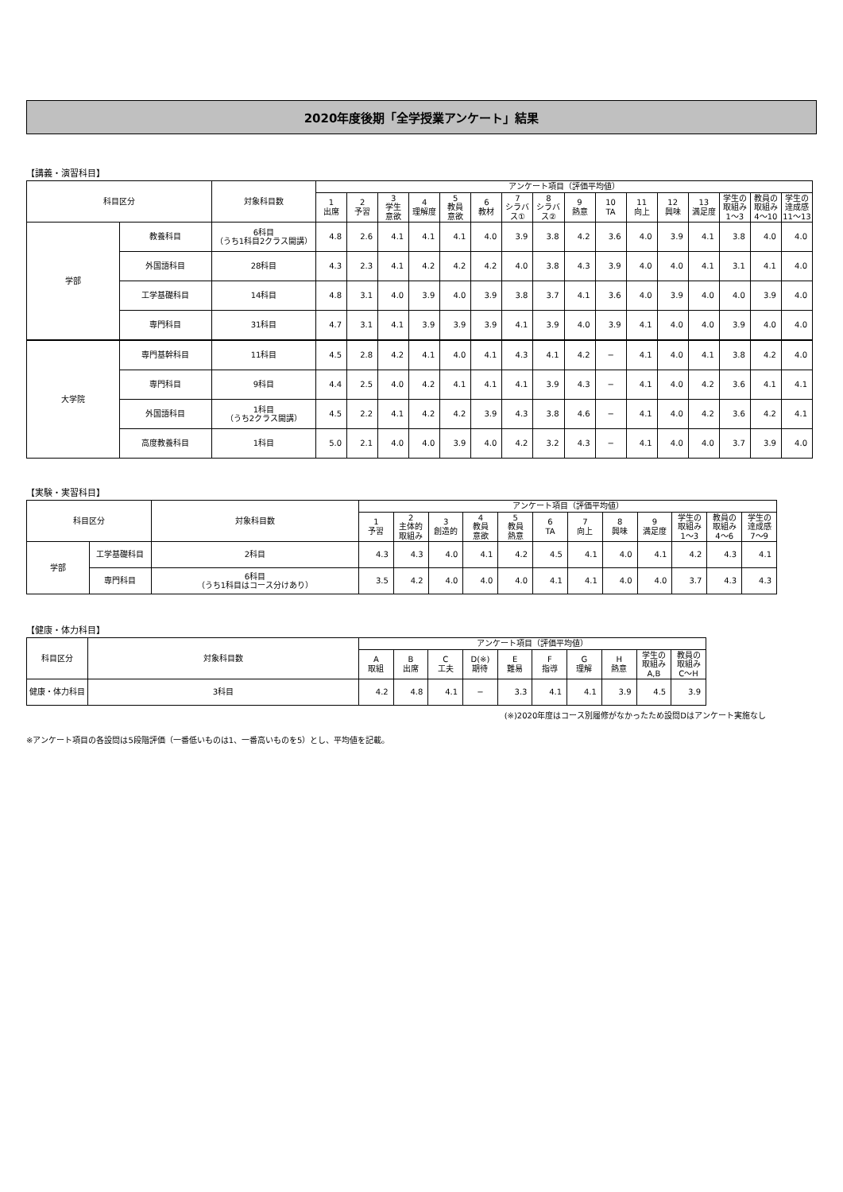2020年度後期「全学授業アンケート」結果
【講義・演習科目】
| 科目区分 | | 対象科目数 | アンケート項目（評価平均値） | | | | | | | | | | | | | | | |
| --- | --- | --- | --- | --- | --- | --- | --- | --- | --- | --- | --- | --- | --- | --- | --- | --- | --- | --- |
| | | | 1 出席 | 2 予習 | 3 学生 意欲 | 4 理解度 | 5 教員 意欲 | 6 教材 | 7 シラバ ス① | 8 シラバ ス② | 9 熱意 | 10 TA | 11 向上 | 12 興味 | 13 満足度 | 学生の 取組み 1〜3 | 教員の 取組み 4〜10 | 学生の 達成感 11〜13 |
| 学部 | 教養科目 | 6科目 （うち1科目2クラス開講） | 4.8 | 2.6 | 4.1 | 4.1 | 4.1 | 4.0 | 3.9 | 3.8 | 4.2 | 3.6 | 4.0 | 3.9 | 4.1 | 3.8 | 4.0 | 4.0 |
| | 外国語科目 | 28科目 | 4.3 | 2.3 | 4.1 | 4.2 | 4.2 | 4.2 | 4.0 | 3.8 | 4.3 | 3.9 | 4.0 | 4.0 | 4.1 | 3.1 | 4.1 | 4.0 |
| | 工学基礎科目 | 14科目 | 4.8 | 3.1 | 4.0 | 3.9 | 4.0 | 3.9 | 3.8 | 3.7 | 4.1 | 3.6 | 4.0 | 3.9 | 4.0 | 4.0 | 3.9 | 4.0 |
| | 専門科目 | 31科目 | 4.7 | 3.1 | 4.1 | 3.9 | 3.9 | 3.9 | 4.1 | 3.9 | 4.0 | 3.9 | 4.1 | 4.0 | 4.0 | 3.9 | 4.0 | 4.0 |
| 大学院 | 専門基幹科目 | 11科目 | 4.5 | 2.8 | 4.2 | 4.1 | 4.0 | 4.1 | 4.3 | 4.1 | 4.2 | − | 4.1 | 4.0 | 4.1 | 3.8 | 4.2 | 4.0 |
| | 専門科目 | 9科目 | 4.4 | 2.5 | 4.0 | 4.2 | 4.1 | 4.1 | 4.1 | 3.9 | 4.3 | − | 4.1 | 4.0 | 4.2 | 3.6 | 4.1 | 4.1 |
| | 外国語科目 | 1科目 （うち2クラス開講） | 4.5 | 2.2 | 4.1 | 4.2 | 4.2 | 3.9 | 4.3 | 3.8 | 4.6 | − | 4.1 | 4.0 | 4.2 | 3.6 | 4.2 | 4.1 |
| | 高度教養科目 | 1科目 | 5.0 | 2.1 | 4.0 | 4.0 | 3.9 | 4.0 | 4.2 | 3.2 | 4.3 | − | 4.1 | 4.0 | 4.0 | 3.7 | 3.9 | 4.0 |
【実験・実習科目】
| 科目区分 | | 対象科目数 | アンケート項目（評価平均値） | | | | | | | | | | | |
| --- | --- | --- | --- | --- | --- | --- | --- | --- | --- | --- | --- | --- | --- | --- |
| | | | 1 予習 | 2 主体的 取組み | 3 創造的 | 4 教員 意欲 | 5 教員 熱意 | 6 TA | 7 向上 | 8 興味 | 9 満足度 | 学生の 取組み 1〜3 | 教員の 取組み 4〜6 | 学生の 達成感 7〜9 |
| 学部 | 工学基礎科目 | 2科目 | 4.3 | 4.3 | 4.0 | 4.1 | 4.2 | 4.5 | 4.1 | 4.0 | 4.1 | 4.2 | 4.3 | 4.1 |
| | 専門科目 | 6科目 （うち1科目はコース分けあり） | 3.5 | 4.2 | 4.0 | 4.0 | 4.0 | 4.1 | 4.1 | 4.0 | 4.0 | 3.7 | 4.3 | 4.3 |
【健康・体力科目】
| 科目区分 | 対象科目数 | アンケート項目（評価平均値） | | | | | | | | | |
| --- | --- | --- | --- | --- | --- | --- | --- | --- | --- | --- | --- |
| | | A 取組 | B 出席 | C 工夫 | D(※) 期待 | E 難易 | F 指導 | G 理解 | H 熱意 | 学生の 取組み A,B | 教員の 取組み C〜H |
| 健康・体力科目 | 3科目 | 4.2 | 4.8 | 4.1 | − | 3.3 | 4.1 | 4.1 | 3.9 | 4.5 | 3.9 |
(※)2020年度はコース別履修がなかったため設問Dはアンケート実施なし
※アンケート項目の各設問は5段階評価（一番低いものは1、一番高いものを5）とし、平均値を記載。